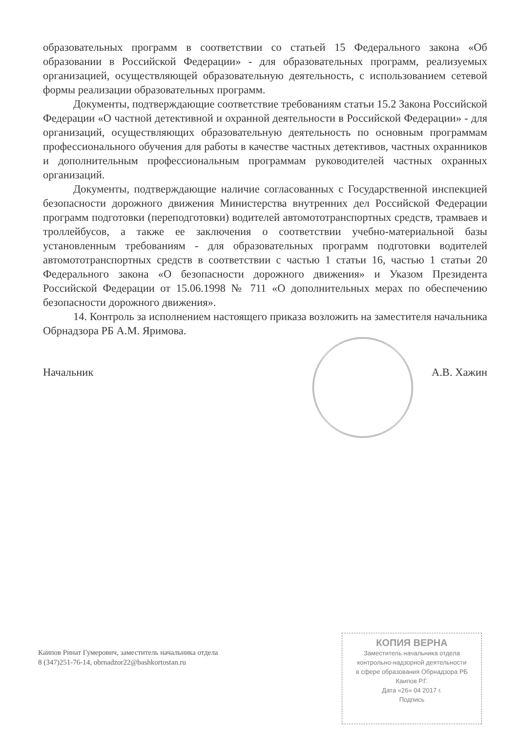образовательных программ в соответствии со статьей 15 Федерального закона «Об образовании в Российской Федерации» - для образовательных программ, реализуемых организацией, осуществляющей образовательную деятельность, с использованием сетевой формы реализации образовательных программ.
Документы, подтверждающие соответствие требованиям статьи 15.2 Закона Российской Федерации «О частной детективной и охранной деятельности в Российской Федерации» - для организаций, осуществляющих образовательную деятельность по основным программам профессионального обучения для работы в качестве частных детективов, частных охранников и дополнительным профессиональным программам руководителей частных охранных организаций.
Документы, подтверждающие наличие согласованных с Государственной инспекцией безопасности дорожного движения Министерства внутренних дел Российской Федерации программ подготовки (переподготовки) водителей автомототранспортных средств, трамваев и троллейбусов, а также ее заключения о соответствии учебно-материальной базы установленным требованиям - для образовательных программ подготовки водителей автомототранспортных средств в соответствии с частью 1 статьи 16, частью 1 статьи 20 Федерального закона «О безопасности дорожного движения» и Указом Президента Российской Федерации от 15.06.1998 № 711 «О дополнительных мерах по обеспечению безопасности дорожного движения».
14. Контроль за исполнением настоящего приказа возложить на заместителя начальника Обрнадзора РБ А.М. Яримова.
Начальник А.В. Хажин
Каипов Ринат Гумерович, заместитель начальника отдела
8 (347)251-76-14, obrnadzor22@bashkortostan.ru
КОПИЯ ВЕРНА
Заместитель начальника отдела
контрольно-надзорной деятельности
в сфере образования Обрнадзора РБ
Каипов Р.Г.
Дата «26» 04 2017 г.
Подпись